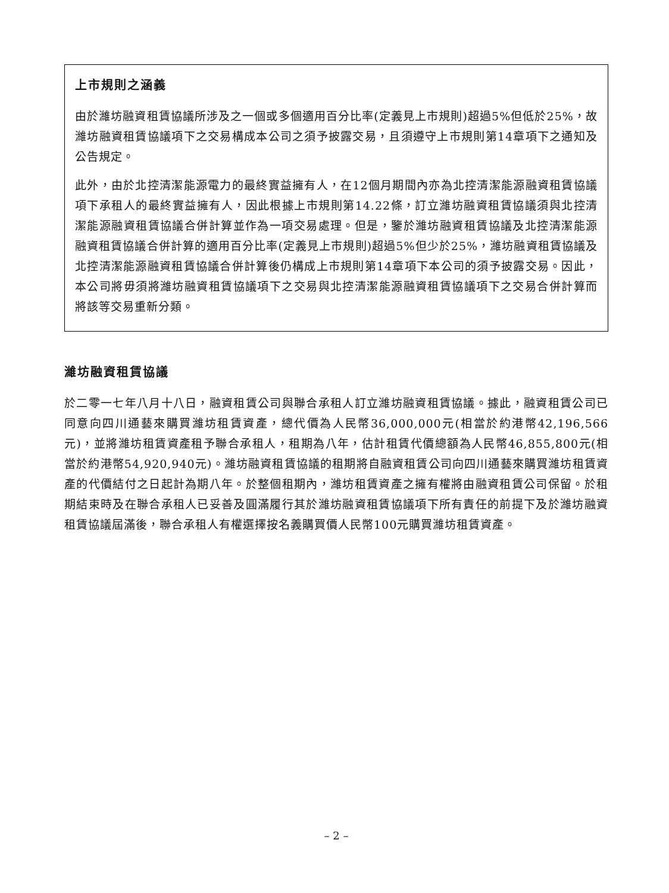上市規則之涵義
由於濰坊融資租賃協議所涉及之一個或多個適用百分比率(定義見上市規則)超過5%但低於25%，故濰坊融資租賃協議項下之交易構成本公司之須予披露交易，且須遵守上市規則第14章項下之通知及公告規定。
此外，由於北控清潔能源電力的最終實益擁有人，在12個月期間內亦為北控清潔能源融資租賃協議項下承租人的最終實益擁有人，因此根據上市規則第14.22條，訂立濰坊融資租賃協議須與北控清潔能源融資租賃協議合併計算並作為一項交易處理。但是，鑒於濰坊融資租賃協議及北控清潔能源融資租賃協議合併計算的適用百分比率(定義見上市規則)超過5%但少於25%，濰坊融資租賃協議及北控清潔能源融資租賃協議合併計算後仍構成上市規則第14章項下本公司的須予披露交易。因此，本公司將毋須將濰坊融資租賃協議項下之交易與北控清潔能源融資租賃協議項下之交易合併計算而將該等交易重新分類。
濰坊融資租賃協議
於二零一七年八月十八日，融資租賃公司與聯合承租人訂立濰坊融資租賃協議。據此，融資租賃公司已同意向四川通藝來購買濰坊租賃資產，總代價為人民幣36,000,000元(相當於約港幣42,196,566元)，並將濰坊租賃資產租予聯合承租人，租期為八年，估計租賃代價總額為人民幣46,855,800元(相當於約港幣54,920,940元)。濰坊融資租賃協議的租期將自融資租賃公司向四川通藝來購買濰坊租賃資產的代價結付之日起計為期八年。於整個租期內，濰坊租賃資產之擁有權將由融資租賃公司保留。於租期結束時及在聯合承租人已妥善及圓滿履行其於濰坊融資租賃協議項下所有責任的前提下及於濰坊融資租賃協議屆滿後，聯合承租人有權選擇按名義購買價人民幣100元購買濰坊租賃資產。
– 2 –